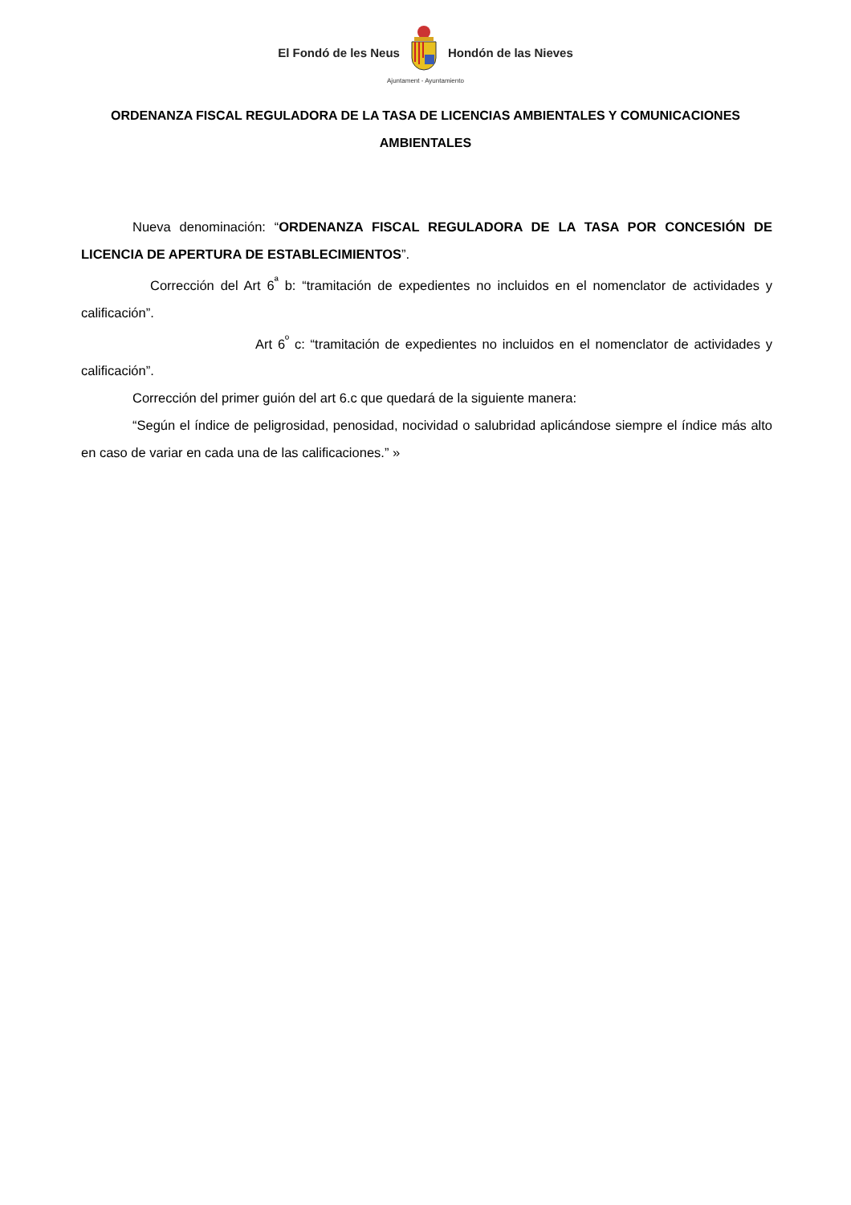El Fondó de les Neus Hondón de las Nieves
Ajuntament - Ayuntamiento
ORDENANZA FISCAL REGULADORA DE LA TASA DE LICENCIAS AMBIENTALES Y COMUNICACIONES AMBIENTALES
Nueva denominación: “ORDENANZA FISCAL REGULADORA DE LA TASA POR CONCESIÓN DE LICENCIA DE APERTURA DE ESTABLECIMIENTOS”.
Corrección del Art 6<sup>ª</sup> b: “tramitación de expedientes no incluidos en el nomenclator de actividades y calificación”.
Art 6<sup>º</sup> c: “tramitación de expedientes no incluidos en el nomenclator de actividades y calificación”.
Corrección del primer guión del art 6.c que quedará de la siguiente manera:
“Según el índice de peligrosidad, penosidad, nocividad o salubridad aplicándose siempre el índice más alto en caso de variar en cada una de las calificaciones.” »